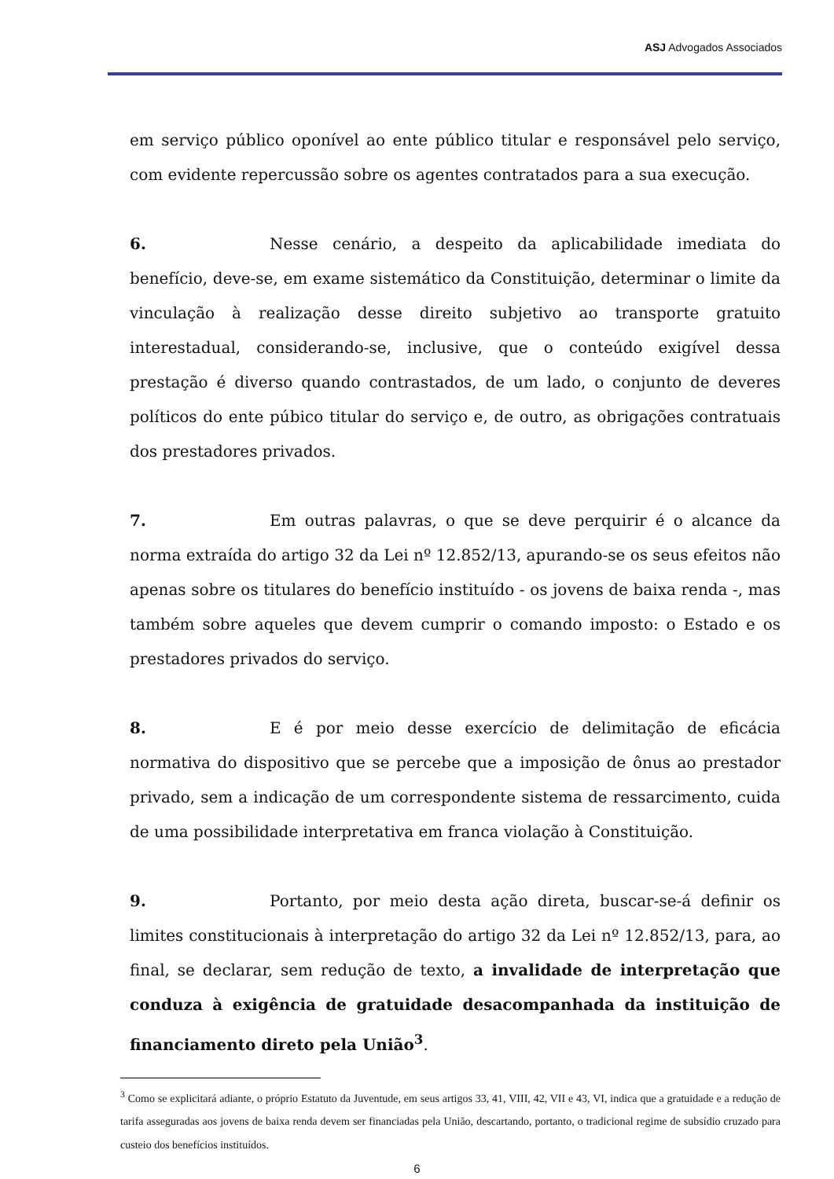ASJ Advogados Associados
em serviço público oponível ao ente público titular e responsável pelo serviço, com evidente repercussão sobre os agentes contratados para a sua execução.
6. Nesse cenário, a despeito da aplicabilidade imediata do benefício, deve-se, em exame sistemático da Constituição, determinar o limite da vinculação à realização desse direito subjetivo ao transporte gratuito interestadual, considerando-se, inclusive, que o conteúdo exigível dessa prestação é diverso quando contrastados, de um lado, o conjunto de deveres políticos do ente púbico titular do serviço e, de outro, as obrigações contratuais dos prestadores privados.
7. Em outras palavras, o que se deve perquirir é o alcance da norma extraída do artigo 32 da Lei nº 12.852/13, apurando-se os seus efeitos não apenas sobre os titulares do benefício instituído - os jovens de baixa renda -, mas também sobre aqueles que devem cumprir o comando imposto: o Estado e os prestadores privados do serviço.
8. E é por meio desse exercício de delimitação de eficácia normativa do dispositivo que se percebe que a imposição de ônus ao prestador privado, sem a indicação de um correspondente sistema de ressarcimento, cuida de uma possibilidade interpretativa em franca violação à Constituição.
9. Portanto, por meio desta ação direta, buscar-se-á definir os limites constitucionais à interpretação do artigo 32 da Lei nº 12.852/13, para, ao final, se declarar, sem redução de texto, a invalidade de interpretação que conduza à exigência de gratuidade desacompanhada da instituição de financiamento direto pela União<sup>3</sup>.
<sup>3</sup> Como se explicitará adiante, o próprio Estatuto da Juventude, em seus artigos 33, 41, VIII, 42, VII e 43, VI, indica que a gratuidade e a redução de tarifa asseguradas aos jovens de baixa renda devem ser financiadas pela União, descartando, portanto, o tradicional regime de subsídio cruzado para custeio dos benefícios instituídos.
6